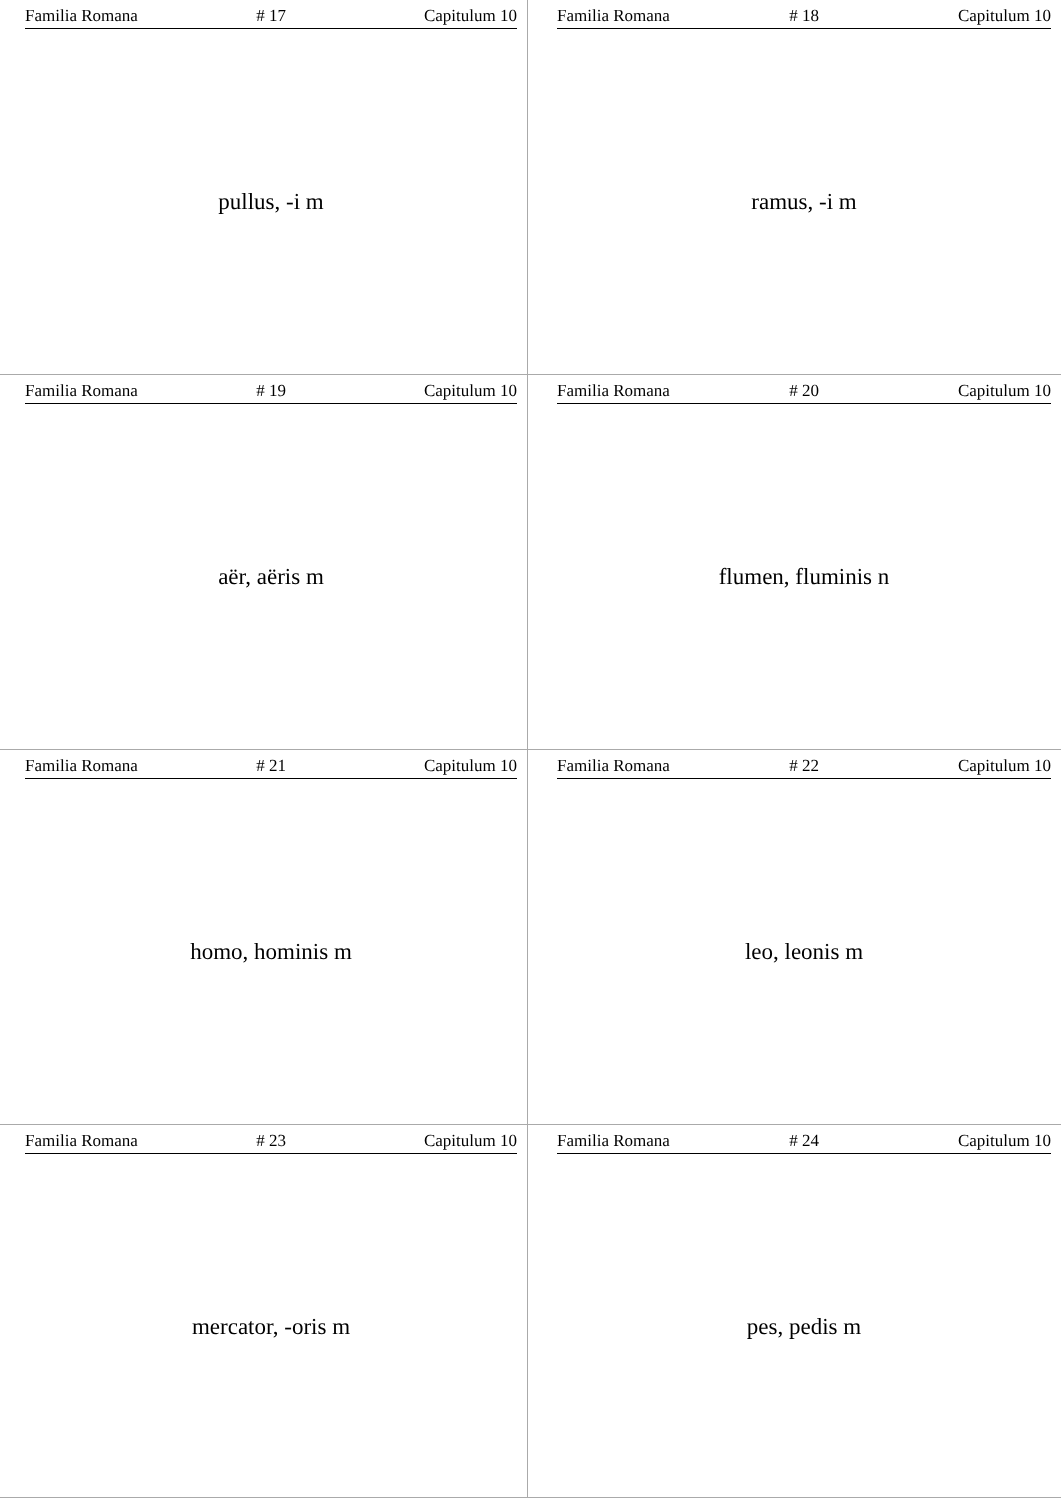Familia Romana # 17 Capitulum 10
pullus, -i m
Familia Romana # 18 Capitulum 10
ramus, -i m
Familia Romana # 19 Capitulum 10
aër, aëris m
Familia Romana # 20 Capitulum 10
flumen, fluminis n
Familia Romana # 21 Capitulum 10
homo, hominis m
Familia Romana # 22 Capitulum 10
leo, leonis m
Familia Romana # 23 Capitulum 10
mercator, -oris m
Familia Romana # 24 Capitulum 10
pes, pedis m